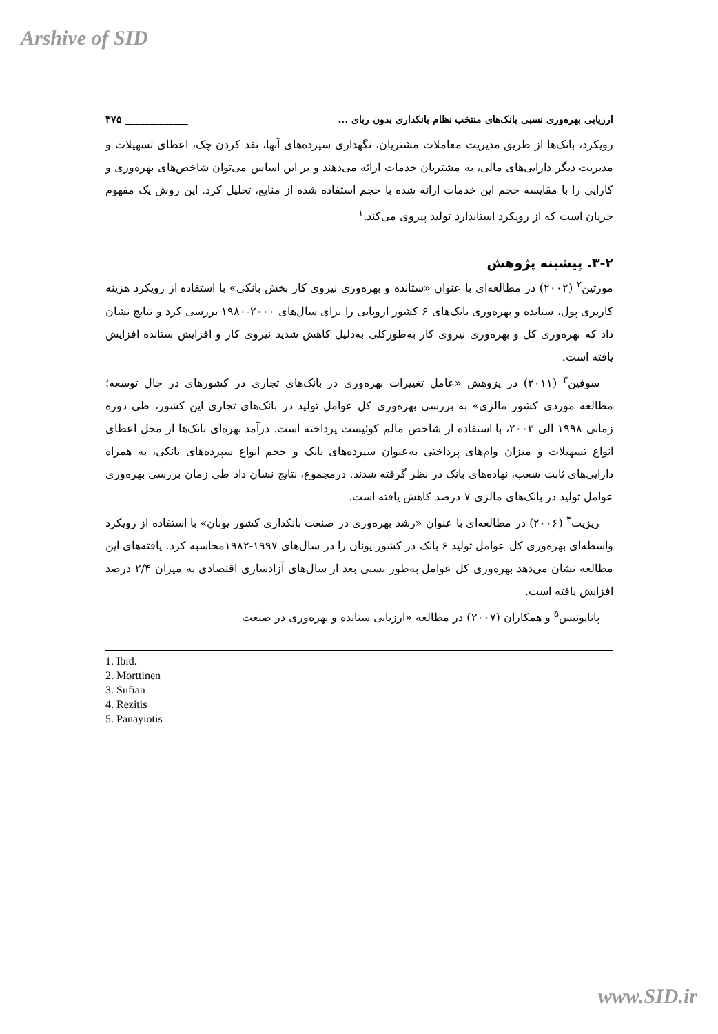Arshive of SID
ارزیابی بهره‌وری نسبی بانک‌های منتخب نظام بانکداری بدون ربای ... _____________ ۳۷۵
رویکرد، بانک‌ها از طریق مدیریت معاملات مشتریان، نگهداری سپرده‌های آنها، نقد کردن چک، اعطای تسهیلات و مدیریت دیگر دارایی‌های مالی، به مشتریان خدمات ارائه می‌دهند و بر این اساس می‌توان شاخص‌های بهره‌وری و کارایی را با مقایسه حجم این خدمات ارائه شده با حجم استفاده شده از منابع، تحلیل کرد. این روش یک مفهوم جریان است که از رویکرد استاندارد تولید پیروی می‌کند.<sup>۱</sup>
۳-۲. پیشینه پژوهش
مورتین<sup>۲</sup> (۲۰۰۲) در مطالعه‌ای با عنوان «ستانده و بهره‌وری نیروی کار بخش بانکی» با استفاده از رویکرد هزینه کاربری پول، ستانده و بهره‌وری بانک‌های ۶ کشور اروپایی را برای سال‌های ۲۰۰۰-۱۹۸۰ بررسی کرد و نتایج نشان داد که بهره‌وری کل و بهره‌وری نیروی کار به‌طورکلی به‌دلیل کاهش شدید نیروی کار و افزایش ستانده افزایش یافته است.
سوفین<sup>۳</sup> (۲۰۱۱) در پژوهش «عامل تغییرات بهره‌وری در بانک‌های تجاری در کشورهای در حال توسعه؛ مطالعه موردی کشور مالزی» به بررسی بهره‌وری کل عوامل تولید در بانک‌های تجاری این کشور، طی دوره زمانی ۱۹۹۸ الی ۲۰۰۳، با استفاده از شاخص مالم کوئیست پرداخته است. درآمد بهره‌ای بانک‌ها از محل اعطای انواع تسهیلات و میزان وام‌های پرداختی به‌عنوان سپرده‌های بانک و حجم انواع سپرده‌های بانکی، به همراه دارایی‌های ثابت شعب، نهاده‌های بانک در نظر گرفته شدند. درمجموع، نتایج نشان داد طی زمان بررسی بهره‌وری عوامل تولید در بانک‌های مالزی ۷ درصد کاهش یافته است.
ریزیت<sup>۴</sup> (۲۰۰۶) در مطالعه‌ای با عنوان «رشد بهره‌وری در صنعت بانکداری کشور یونان» با استفاده از رویکرد واسطه‌ای بهره‌وری کل عوامل تولید ۶ بانک در کشور یونان را در سال‌های ۱۹۹۷-۱۹۸۲محاسبه کرد. یافته‌های این مطالعه نشان می‌دهد بهره‌وری کل عوامل به‌طور نسبی بعد از سال‌های آزادسازی اقتصادی به میزان ۲/۴ درصد افزایش یافته است.
پانایوتیس<sup>۵</sup> و همکاران (۲۰۰۷) در مطالعه «ارزیابی ستانده و بهره‌وری در صنعت
1. Ibid.
2. Morttinen
3. Sufian
4. Rezitis
5. Panayiotis
www.SID.ir